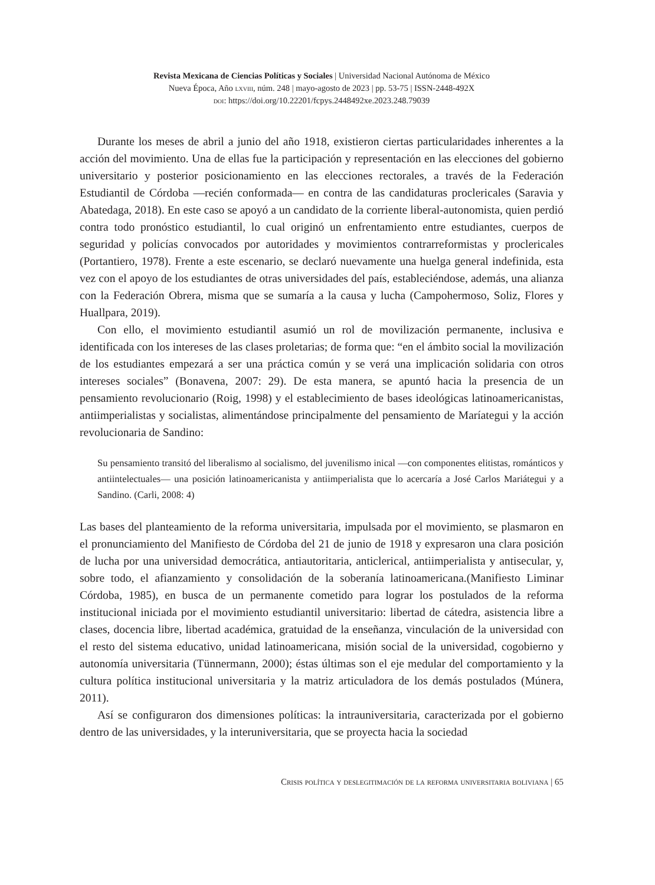Revista Mexicana de Ciencias Políticas y Sociales | Universidad Nacional Autónoma de México
Nueva Época, Año lxviii, núm. 248 | mayo-agosto de 2023 | pp. 53-75 | ISSN-2448-492X
doi: https://doi.org/10.22201/fcpys.2448492xe.2023.248.79039
Durante los meses de abril a junio del año 1918, existieron ciertas particularidades inherentes a la acción del movimiento. Una de ellas fue la participación y representación en las elecciones del gobierno universitario y posterior posicionamiento en las elecciones rectorales, a través de la Federación Estudiantil de Córdoba —recién conformada— en contra de las candidaturas proclericales (Saravia y Abatedaga, 2018). En este caso se apoyó a un candidato de la corriente liberal-autonomista, quien perdió contra todo pronóstico estudiantil, lo cual originó un enfrentamiento entre estudiantes, cuerpos de seguridad y policías convocados por autoridades y movimientos contrarreformistas y proclericales (Portantiero, 1978). Frente a este escenario, se declaró nuevamente una huelga general indefinida, esta vez con el apoyo de los estudiantes de otras universidades del país, estableciéndose, además, una alianza con la Federación Obrera, misma que se sumaría a la causa y lucha (Campohermoso, Soliz, Flores y Huallpara, 2019).
Con ello, el movimiento estudiantil asumió un rol de movilización permanente, inclusiva e identificada con los intereses de las clases proletarias; de forma que: “en el ámbito social la movilización de los estudiantes empezará a ser una práctica común y se verá una implicación solidaria con otros intereses sociales” (Bonavena, 2007: 29). De esta manera, se apuntó hacia la presencia de un pensamiento revolucionario (Roig, 1998) y el establecimiento de bases ideológicas latinoamericanistas, antiimperialistas y socialistas, alimentándose principalmente del pensamiento de Maríategui y la acción revolucionaria de Sandino:
Su pensamiento transitó del liberalismo al socialismo, del juvenilismo inical —con componentes elitistas, románticos y antiintelectuales— una posición latinoamericanista y antiimperialista que lo acercaría a José Carlos Mariátegui y a Sandino. (Carli, 2008: 4)
Las bases del planteamiento de la reforma universitaria, impulsada por el movimiento, se plasmaron en el pronunciamiento del Manifiesto de Córdoba del 21 de junio de 1918 y expresaron una clara posición de lucha por una universidad democrática, antiautoritaria, anticlerical, antiimperialista y antisecular, y, sobre todo, el afianzamiento y consolidación de la soberanía latinoamericana.(Manifiesto Liminar Córdoba, 1985), en busca de un permanente cometido para lograr los postulados de la reforma institucional iniciada por el movimiento estudiantil universitario: libertad de cátedra, asistencia libre a clases, docencia libre, libertad académica, gratuidad de la enseñanza, vinculación de la universidad con el resto del sistema educativo, unidad latinoamericana, misión social de la universidad, cogobierno y autonomía universitaria (Tünnermann, 2000); éstas últimas son el eje medular del comportamiento y la cultura política institucional universitaria y la matriz articuladora de los demás postulados (Múnera, 2011).
Así se configuraron dos dimensiones políticas: la intrauniversitaria, caracterizada por el gobierno dentro de las universidades, y la interuniversitaria, que se proyecta hacia la sociedad
Crisis política y deslegitimación de la reforma universitaria boliviana | 65